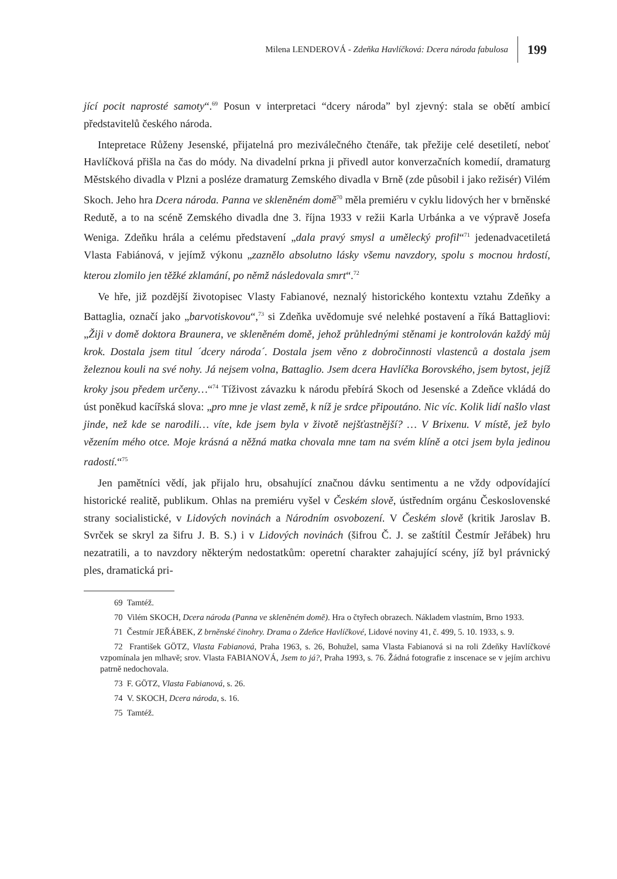Milena LENDEROVÁ - Zdeňka Havlíčková: Dcera národa fabulosa 199
jící pocit naprosté samoty“.<sup>69</sup> Posun v interpretaci “dcery národa” byl zjevný: stala se obětí ambicí představitelů českého národa.
Intepretace Růženy Jesenské, přijatelná pro meziválečného čtenáře, tak přežije celé desetiletí, neboť Havlíčková přišla na čas do módy. Na divadelní prkna ji přivedl autor konverzačních komedií, dramaturg Městského divadla v Plzni a posléze dramaturg Zemského divadla v Brně (zde působil i jako režisér) Vilém Skoch. Jeho hra Dcera národa. Panna ve skleněném domě<sup>70</sup> měla premiéru v cyklu lidových her v brněnské Redutě, a to na scéně Zemského divadla dne 3. října 1933 v režii Karla Urbánka a ve výpravě Josefa Weniga. Zdeňku hrála a celému představení „dala pravý smysl a umělecký profil“<sup>71</sup> jedenadvacetiletá Vlasta Fabiánová, v jejímž výkonu „zaznělo absolutno lásky všemu navzdory, spolu s mocnou hrdostí, kterou zlomilo jen těžké zklamání, po němž následovala smrt“.<sup>72</sup>
Ve hře, již pozdější životopisec Vlasty Fabianové, neznalý historického kontextu vztahu Zdeňky a Battaglia, označí jako „barvotiskovou“,<sup>73</sup> si Zdeňka uvědomuje své nelehké postavení a říká Battagliovi: „Žiji v domě doktora Braunera, ve skleněném domě, jehož průhlednými stěnami je kontrolován každý můj krok. Dostala jsem titul ´dcery národa´. Dostala jsem věno z dobročinnosti vlastenců a dostala jsem železnou kouli na své nohy. Já nejsem volna, Battaglio. Jsem dcera Havlíčka Borovského, jsem bytost, jejíž kroky jsou předem určeny…“<sup>74</sup> Tíživost závazku k národu přebírá Skoch od Jesenské a Zdeňce vkládá do úst poněkud kacířská slova: „pro mne je vlast země, k níž je srdce připoutáno. Nic víc. Kolik lidí našlo vlast jinde, než kde se narodili… víte, kde jsem byla v životě nejšťastnější? … V Brixenu. V místě, jež bylo vězením mého otce. Moje krásná a něžná matka chovala mne tam na svém klíně a otci jsem byla jedinou radostí.“<sup>75</sup>
Jen pamětníci vědí, jak přijalo hru, obsahující značnou dávku sentimentu a ne vždy odpovídající historické realitě, publikum. Ohlas na premiéru vyšel v Českém slově, ústředním orgánu Československé strany socialistické, v Lidových novinách a Národním osvobození. V Českém slově (kritik Jaroslav B. Svrček se skryl za šifru J. B. S.) i v Lidových novinách (šifrou Č. J. se zaštítil Čestmír Jeřábek) hru nezatratili, a to navzdory některým nedostatkům: operetní charakter zahajující scény, jíž byl právnický ples, dramatická pri-
69 Tamtéž.
70 Vilém SKOCH, Dcera národa (Panna ve skleněném domě). Hra o čtyřech obrazech. Nákladem vlastním, Brno 1933.
71 Čestmír JEŘÁBEK, Z brněnské činohry. Drama o Zdeňce Havlíčkové, Lidové noviny 41, č. 499, 5. 10. 1933, s. 9.
72 František GÖTZ, Vlasta Fabianová, Praha 1963, s. 26, Bohužel, sama Vlasta Fabianová si na roli Zdeňky Havlíčkové vzpomínala jen mlhavě; srov. Vlasta FABIANOVÁ, Jsem to já?, Praha 1993, s. 76. Žádná fotografie z inscenace se v jejím archivu patrně nedochovala.
73 F. GÖTZ, Vlasta Fabianová, s. 26.
74 V. SKOCH, Dcera národa, s. 16.
75 Tamtéž.